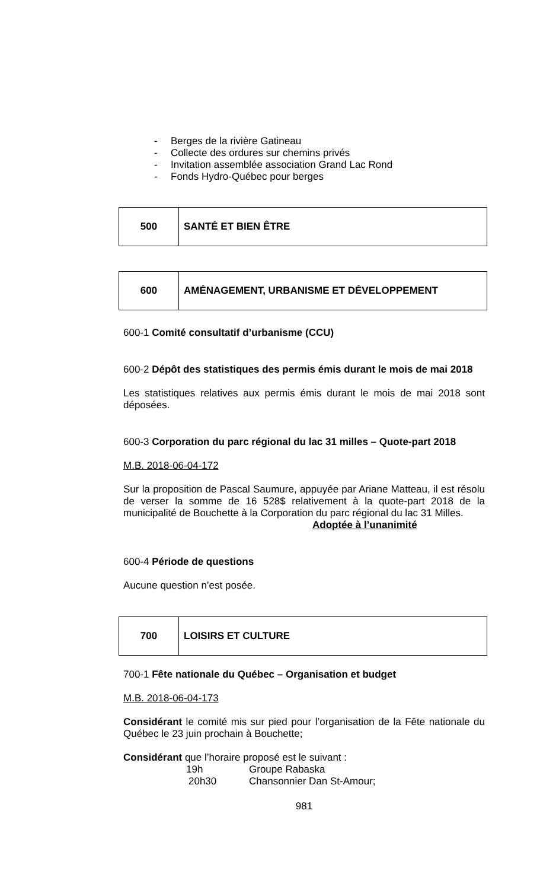- Berges de la rivière Gatineau
- Collecte des ordures sur chemins privés
- Invitation assemblée association Grand Lac Rond
- Fonds Hydro-Québec pour berges
| 500 | SANTÉ ET BIEN ÊTRE |
| 600 | AMÉNAGEMENT, URBANISME ET DÉVELOPPEMENT |
600-1 Comité consultatif d’urbanisme (CCU)
600-2 Dépôt des statistiques des permis émis durant le mois de mai 2018
Les statistiques relatives aux permis émis durant le mois de mai 2018 sont déposées.
600-3 Corporation du parc régional du lac 31 milles – Quote-part 2018
M.B. 2018-06-04-172
Sur la proposition de Pascal Saumure, appuyée par Ariane Matteau, il est résolu de verser la somme de 16 528$ relativement à la quote-part 2018 de la municipalité de Bouchette à la Corporation du parc régional du lac 31 Milles.
Adoptée à l’unanimité
600-4 Période de questions
Aucune question n’est posée.
| 700 | LOISIRS ET CULTURE |
700-1 Fête nationale du Québec – Organisation et budget
M.B. 2018-06-04-173
Considérant le comité mis sur pied pour l’organisation de la Fête nationale du Québec le 23 juin prochain à Bouchette;
Considérant que l’horaire proposé est le suivant :
19h Groupe Rabaska
20h30 Chansonnier Dan St-Amour;
981